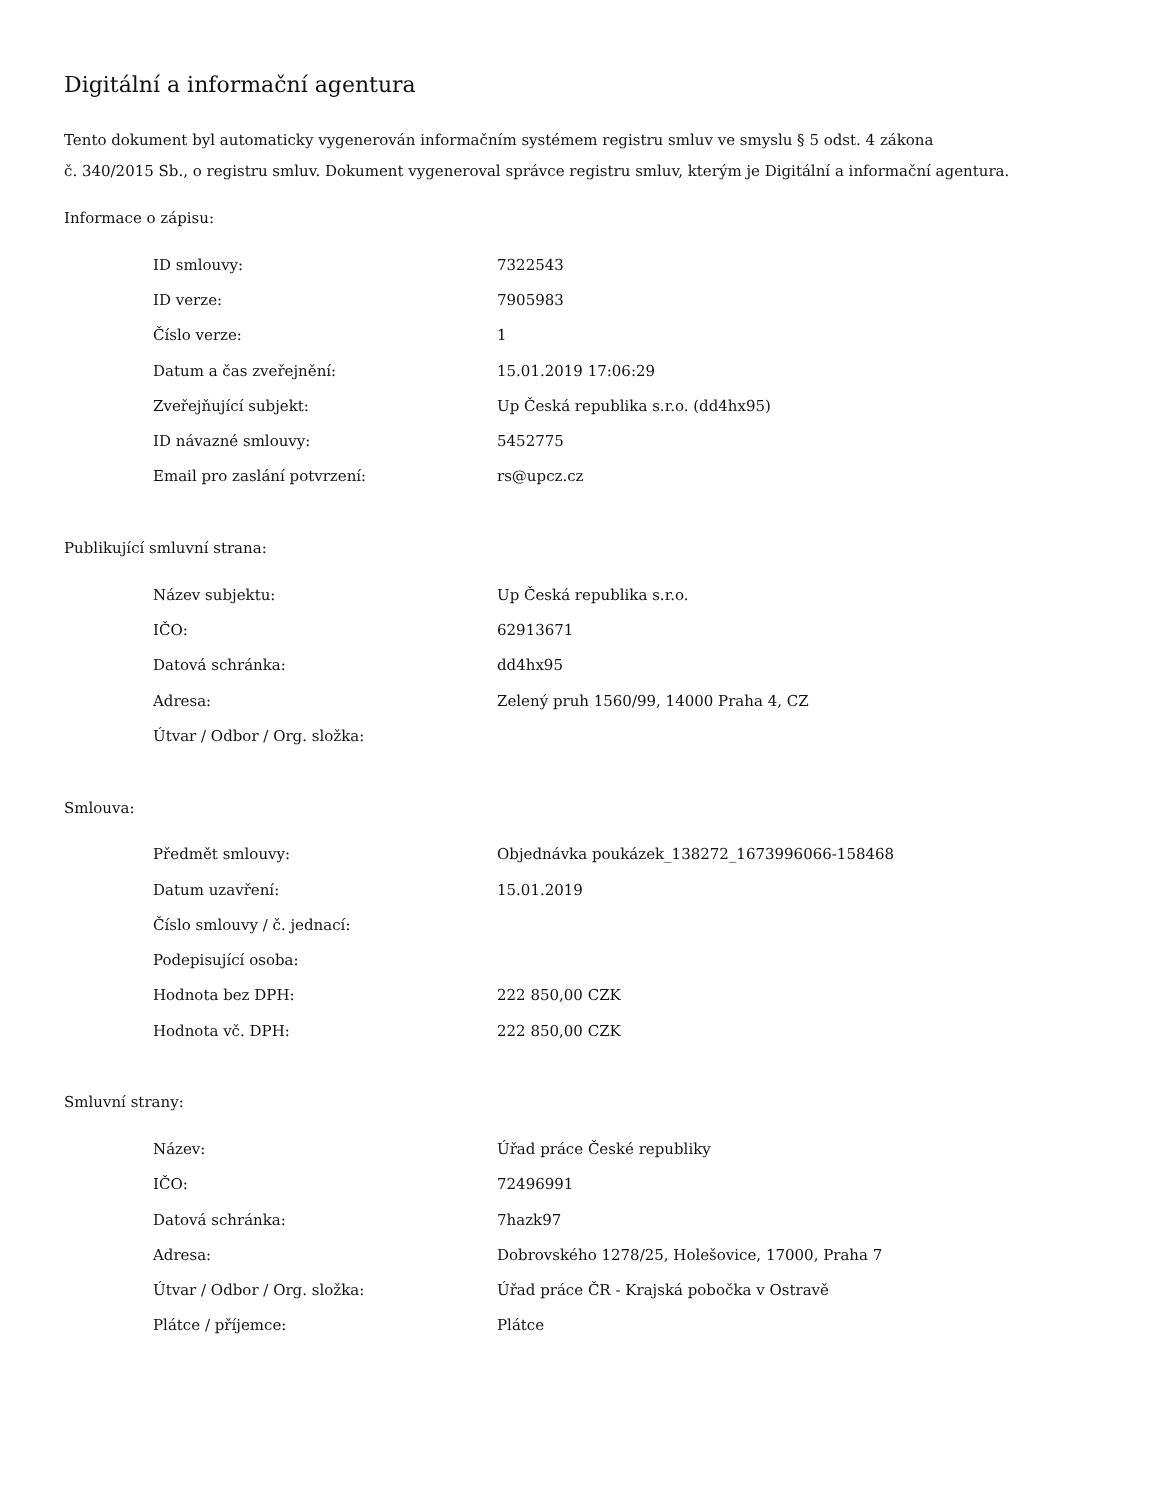Digitální a informační agentura
Tento dokument byl automaticky vygenerován informačním systémem registru smluv ve smyslu § 5 odst. 4 zákona
č. 340/2015 Sb., o registru smluv. Dokument vygeneroval správce registru smluv, kterým je Digitální a informační agentura.
Informace o zápisu:
| ID smlouvy: | 7322543 |
| ID verze: | 7905983 |
| Číslo verze: | 1 |
| Datum a čas zveřejnění: | 15.01.2019 17:06:29 |
| Zveřejňující subjekt: | Up Česká republika s.r.o. (dd4hx95) |
| ID návazné smlouvy: | 5452775 |
| Email pro zaslání potvrzení: | rs@upcz.cz |
Publikující smluvní strana:
| Název subjektu: | Up Česká republika s.r.o. |
| IČO: | 62913671 |
| Datová schránka: | dd4hx95 |
| Adresa: | Zelený pruh 1560/99, 14000 Praha 4, CZ |
| Útvar / Odbor / Org. složka: | |
Smlouva:
| Předmět smlouvy: | Objednávka poukázek_138272_1673996066-158468 |
| Datum uzavření: | 15.01.2019 |
| Číslo smlouvy / č. jednací: | |
| Podepisující osoba: | |
| Hodnota bez DPH: | 222 850,00 CZK |
| Hodnota vč. DPH: | 222 850,00 CZK |
Smluvní strany:
| Název: | Úřad práce České republiky |
| IČO: | 72496991 |
| Datová schránka: | 7hazk97 |
| Adresa: | Dobrovského 1278/25, Holešovice, 17000, Praha 7 |
| Útvar / Odbor / Org. složka: | Úřad práce ČR - Krajská pobočka v Ostravě |
| Plátce / příjemce: | Plátce |